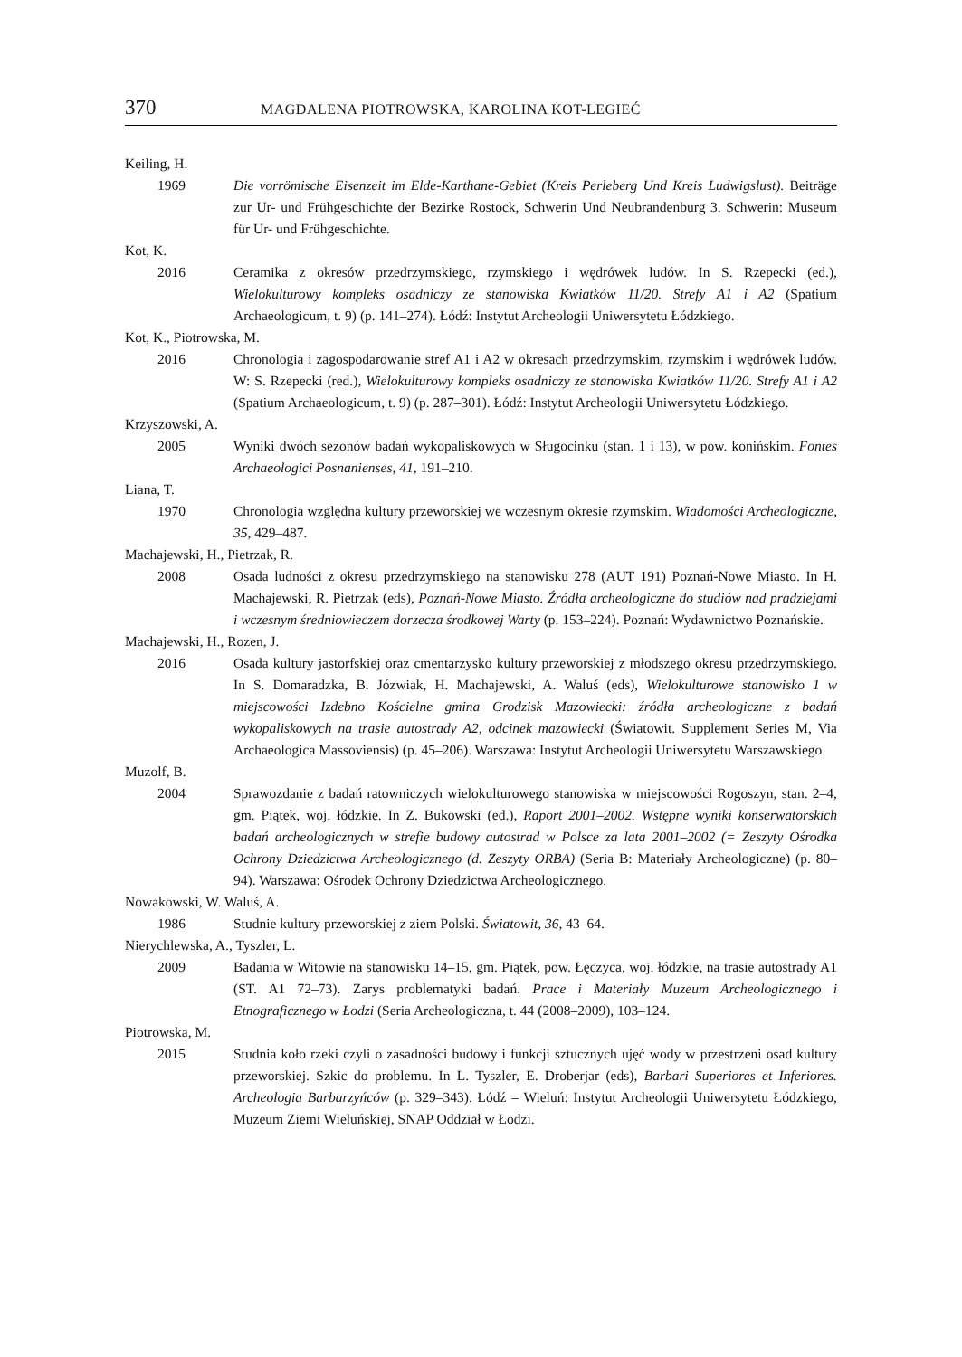370 MAGDALENA PIOTROWSKA, KAROLINA KOT-LEGIEĆ
Keiling, H.
1969 Die vorrömische Eisenzeit im Elde-Karthane-Gebiet (Kreis Perleberg Und Kreis Ludwigslust). Beiträge zur Ur- und Frühgeschichte der Bezirke Rostock, Schwerin Und Neubrandenburg 3. Schwerin: Museum für Ur- und Frühgeschichte.
Kot, K.
2016 Ceramika z okresów przedrzymskiego, rzymskiego i wędrówek ludów. In S. Rzepecki (ed.), Wielokulturowy kompleks osadniczy ze stanowiska Kwiatków 11/20. Strefy A1 i A2 (Spatium Archaeologicum, t. 9) (p. 141–274). Łódź: Instytut Archeologii Uniwersytetu Łódzkiego.
Kot, K., Piotrowska, M.
2016 Chronologia i zagospodarowanie stref A1 i A2 w okresach przedrzymskim, rzymskim i wędrówek ludów. W: S. Rzepecki (red.), Wielokulturowy kompleks osadniczy ze stanowiska Kwiatków 11/20. Strefy A1 i A2 (Spatium Archaeologicum, t. 9) (p. 287–301). Łódź: Instytut Archeologii Uniwersytetu Łódzkiego.
Krzyszowski, A.
2005 Wyniki dwóch sezonów badań wykopaliskowych w Sługocinku (stan. 1 i 13), w pow. konińskim. Fontes Archaeologici Posnanienses, 41, 191–210.
Liana, T.
1970 Chronologia względna kultury przeworskiej we wczesnym okresie rzymskim. Wiadomości Archeologiczne, 35, 429–487.
Machajewski, H., Pietrzak, R.
2008 Osada ludności z okresu przedrzymskiego na stanowisku 278 (AUT 191) Poznań-Nowe Miasto. In H. Machajewski, R. Pietrzak (eds), Poznań-Nowe Miasto. Źródła archeologiczne do studiów nad pradziejami i wczesnym średniowieczem dorzecza środkowej Warty (p. 153–224). Poznań: Wydawnictwo Poznańskie.
Machajewski, H., Rozen, J.
2016 Osada kultury jastorfskiej oraz cmentarzysko kultury przeworskiej z młodszego okresu przedrzymskiego. In S. Domaradzka, B. Józwiak, H. Machajewski, A. Waluś (eds), Wielokulturowe stanowisko 1 w miejscowości Izdebno Kościelne gmina Grodzisk Mazowiecki: źródła archeologiczne z badań wykopaliskowych na trasie autostrady A2, odcinek mazowiecki (Światowit. Supplement Series M, Via Archaeologica Massoviensis) (p. 45–206). Warszawa: Instytut Archeologii Uniwersytetu Warszawskiego.
Muzolf, B.
2004 Sprawozdanie z badań ratowniczych wielokulturowego stanowiska w miejscowości Rogoszyn, stan. 2–4, gm. Piątek, woj. łódzkie. In Z. Bukowski (ed.), Raport 2001–2002. Wstępne wyniki konserwatorskich badań archeologicznych w strefie budowy autostrad w Polsce za lata 2001–2002 (= Zeszyty Ośrodka Ochrony Dziedzictwa Archeologicznego (d. Zeszyty ORBA) (Seria B: Materiały Archeologiczne) (p. 80–94). Warszawa: Ośrodek Ochrony Dziedzictwa Archeologicznego.
Nowakowski, W. Waluś, A.
1986 Studnie kultury przeworskiej z ziem Polski. Światowit, 36, 43–64.
Nierychlewska, A., Tyszler, L.
2009 Badania w Witowie na stanowisku 14–15, gm. Piątek, pow. Łęczyca, woj. łódzkie, na trasie autostrady A1 (ST. A1 72–73). Zarys problematyki badań. Prace i Materiały Muzeum Archeologicznego i Etnograficznego w Łodzi (Seria Archeologiczna, t. 44 (2008–2009), 103–124.
Piotrowska, M.
2015 Studnia koło rzeki czyli o zasadności budowy i funkcji sztucznych ujęć wody w przestrzeni osad kultury przeworskiej. Szkic do problemu. In L. Tyszler, E. Droberjar (eds), Barbari Superiores et Inferiores. Archeologia Barbarzyńców (p. 329–343). Łódź – Wieluń: Instytut Archeologii Uniwersytetu Łódzkiego, Muzeum Ziemi Wieluńskiej, SNAP Oddział w Łodzi.